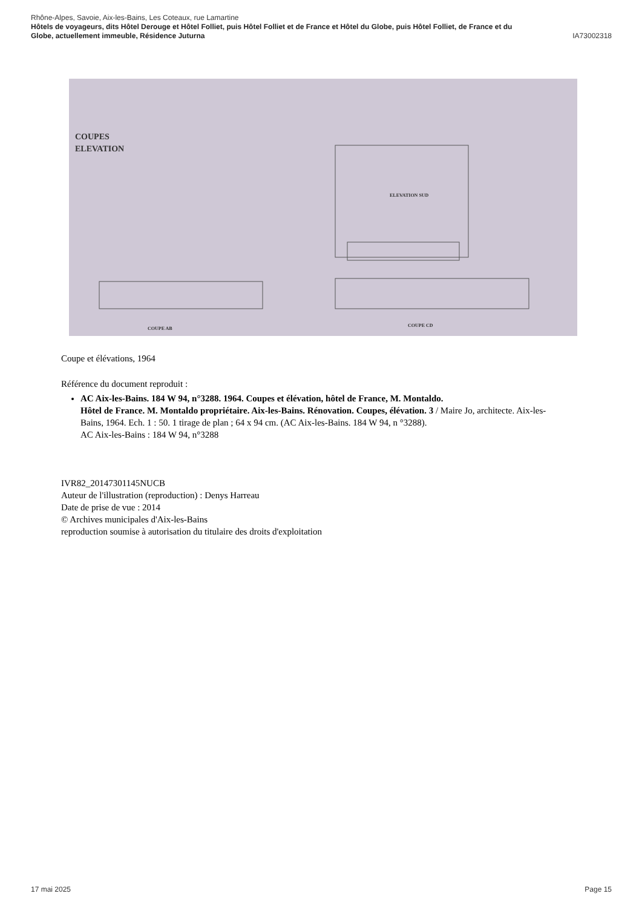Rhône-Alpes, Savoie, Aix-les-Bains, Les Coteaux, rue Lamartine
Hôtels de voyageurs, dits Hôtel Derouge et Hôtel Folliet, puis Hôtel Folliet et de France et Hôtel du Globe, puis Hôtel Folliet, de France et du
Globe, actuellement immeuble, Résidence Juturna IA73002318
COUPES
ELEVATION
ELEVATION SUD
COUPE AB
COUPE CD
Coupe et élévations, 1964
Référence du document reproduit :
AC Aix-les-Bains. 184 W 94, n°3288. 1964. Coupes et élévation, hôtel de France, M. Montaldo.
Hôtel de France. M. Montaldo propriétaire. Aix-les-Bains. Rénovation. Coupes, élévation. 3 / Maire Jo, architecte. Aix-les-Bains, 1964. Ech. 1 : 50. 1 tirage de plan ; 64 x 94 cm. (AC Aix-les-Bains. 184 W 94, n °3288).
AC Aix-les-Bains : 184 W 94, n°3288
IVR82_20147301145NUCB
Auteur de l'illustration (reproduction) : Denys Harreau
Date de prise de vue : 2014
© Archives municipales d'Aix-les-Bains
reproduction soumise à autorisation du titulaire des droits d'exploitation
17 mai 2025 Page 15